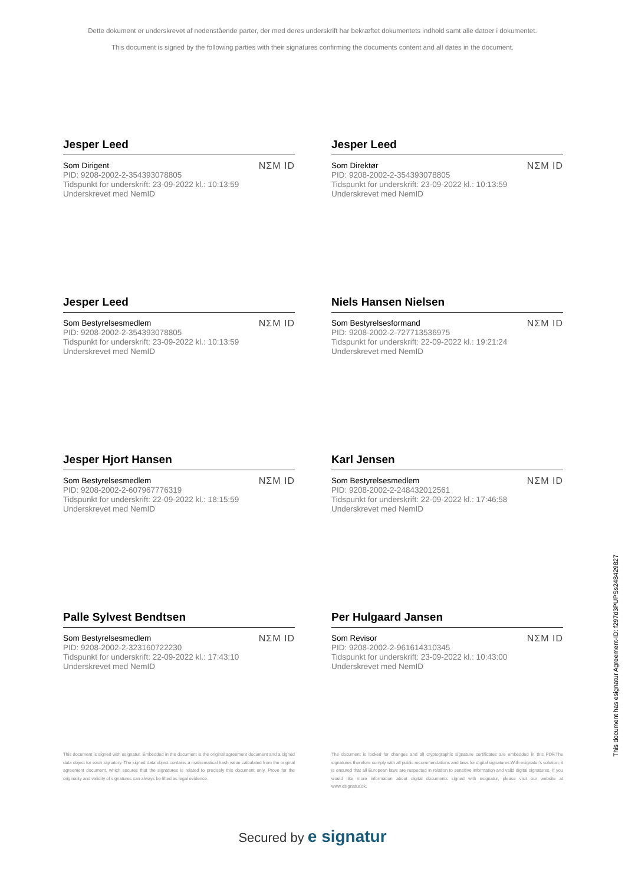Dette dokument er underskrevet af nedenstående parter, der med deres underskrift har bekræftet dokumentets indhold samt alle datoer i dokumentet.
This document is signed by the following parties with their signatures confirming the documents content and all dates in the document.
Jesper Leed
Som Dirigent
PID: 9208-2002-2-354393078805
Tidspunkt for underskrift: 23-09-2022 kl.: 10:13:59
Underskrevet med NemID
NΣM ID
Jesper Leed
Som Direktør
PID: 9208-2002-2-354393078805
Tidspunkt for underskrift: 23-09-2022 kl.: 10:13:59
Underskrevet med NemID
NΣM ID
Jesper Leed
Som Bestyrelsesmedlem
PID: 9208-2002-2-354393078805
Tidspunkt for underskrift: 23-09-2022 kl.: 10:13:59
Underskrevet med NemID
NΣM ID
Niels Hansen Nielsen
Som Bestyrelsesformand
PID: 9208-2002-2-727713536975
Tidspunkt for underskrift: 22-09-2022 kl.: 19:21:24
Underskrevet med NemID
NΣM ID
Jesper Hjort Hansen
Som Bestyrelsesmedlem
PID: 9208-2002-2-607967776319
Tidspunkt for underskrift: 22-09-2022 kl.: 18:15:59
Underskrevet med NemID
NΣM ID
Karl Jensen
Som Bestyrelsesmedlem
PID: 9208-2002-2-248432012561
Tidspunkt for underskrift: 22-09-2022 kl.: 17:46:58
Underskrevet med NemID
NΣM ID
Palle Sylvest Bendtsen
Som Bestyrelsesmedlem
PID: 9208-2002-2-323160722230
Tidspunkt for underskrift: 22-09-2022 kl.: 17:43:10
Underskrevet med NemID
NΣM ID
Per Hulgaard Jansen
Som Revisor
PID: 9208-2002-2-961614310345
Tidspunkt for underskrift: 23-09-2022 kl.: 10:43:00
Underskrevet med NemID
NΣM ID
This document is signed with esignatur. Embedded in the document is the original agreement document and a signed data object for each signatory. The signed data object contains a mathematical hash value calculated from the original agreement document, which secures that the signatures is related to precisely this document only. Prove for the originality and validity of signatures can always be lifted as legal evidence.
The document is locked for changes and all cryptographic signature certificates are embedded in this PDF.The signatures therefore comply with all public recommendations and laws for digital signatures.With esignatur's solution, it is ensured that all European laws are respected in relation to sensitive information and valid digital signatures. If you would like more information about digital documents signed with esignatur, please visit our website at www.esignatur.dk.
Secured by e signatur
This document has esignatur Agreement-ID: f297d3PUPSs248429827